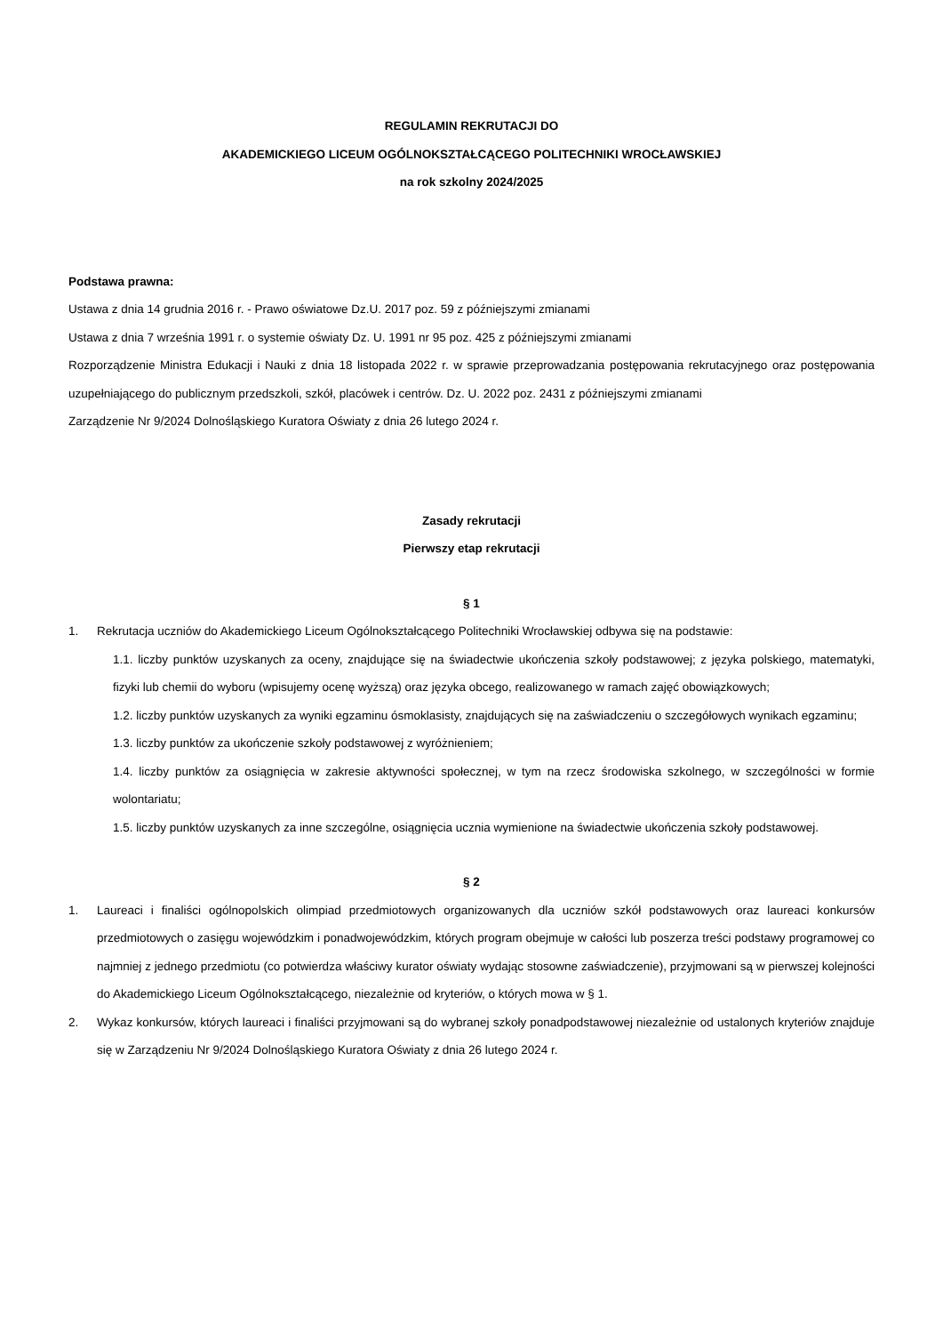REGULAMIN REKRUTACJI DO
AKADEMICKIEGO LICEUM OGÓLNOKSZTAŁCĄCEGO POLITECHNIKI WROCŁAWSKIEJ
na rok szkolny 2024/2025
Podstawa prawna:
Ustawa z dnia 14 grudnia 2016 r. - Prawo oświatowe Dz.U. 2017 poz. 59 z późniejszymi zmianami
Ustawa z dnia 7 września 1991 r. o systemie oświaty Dz. U. 1991 nr 95 poz. 425 z późniejszymi zmianami
Rozporządzenie Ministra Edukacji i Nauki z dnia 18 listopada 2022 r. w sprawie przeprowadzania postępowania rekrutacyjnego oraz postępowania uzupełniającego do publicznym przedszkoli, szkół, placówek i centrów. Dz. U. 2022 poz. 2431 z późniejszymi zmianami
Zarządzenie Nr 9/2024 Dolnośląskiego Kuratora Oświaty z dnia 26 lutego 2024 r.
Zasady rekrutacji
Pierwszy etap rekrutacji
§ 1
1. Rekrutacja uczniów do Akademickiego Liceum Ogólnokształcącego Politechniki Wrocławskiej odbywa się na podstawie:
1.1. liczby punktów uzyskanych za oceny, znajdujące się na świadectwie ukończenia szkoły podstawowej; z języka polskiego, matematyki, fizyki lub chemii do wyboru (wpisujemy ocenę wyższą) oraz języka obcego, realizowanego w ramach zajęć obowiązkowych;
1.2. liczby punktów uzyskanych za wyniki egzaminu ósmoklasisty, znajdujących się na zaświadczeniu o szczegółowych wynikach egzaminu;
1.3. liczby punktów za ukończenie szkoły podstawowej z wyróżnieniem;
1.4. liczby punktów za osiągnięcia w zakresie aktywności społecznej, w tym na rzecz środowiska szkolnego, w szczególności w formie wolontariatu;
1.5. liczby punktów uzyskanych za inne szczególne, osiągnięcia ucznia wymienione na świadectwie ukończenia szkoły podstawowej.
§ 2
1. Laureaci i finaliści ogólnopolskich olimpiad przedmiotowych organizowanych dla uczniów szkół podstawowych oraz laureaci konkursów przedmiotowych o zasięgu wojewódzkim i ponadwojewódzkim, których program obejmuje w całości lub poszerza treści podstawy programowej co najmniej z jednego przedmiotu (co potwierdza właściwy kurator oświaty wydając stosowne zaświadczenie), przyjmowani są w pierwszej kolejności do Akademickiego Liceum Ogólnokształcącego, niezależnie od kryteriów, o których mowa w § 1.
2. Wykaz konkursów, których laureaci i finaliści przyjmowani są do wybranej szkoły ponadpodstawowej niezależnie od ustalonych kryteriów znajduje się w Zarządzeniu Nr 9/2024 Dolnośląskiego Kuratora Oświaty z dnia 26 lutego 2024 r.